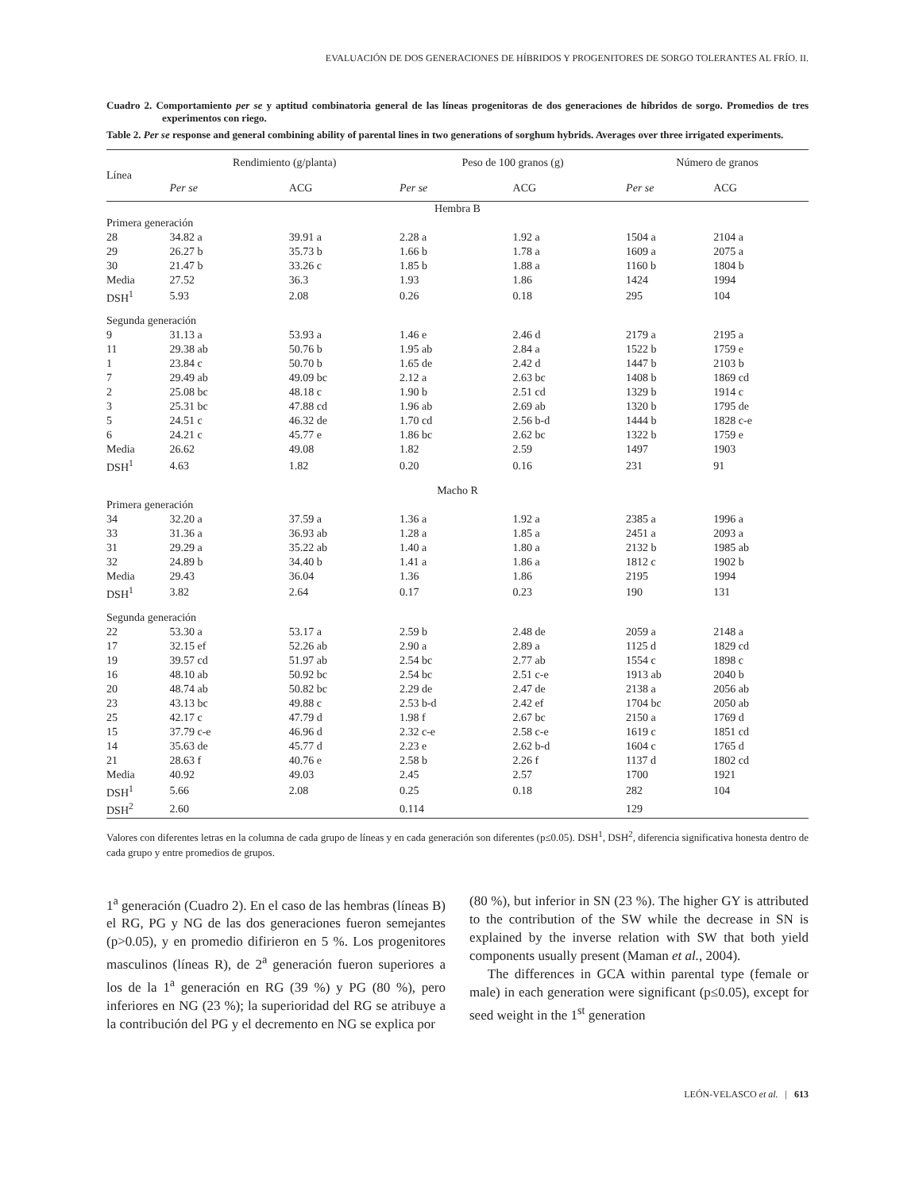EVALUACIÓN DE DOS GENERACIONES DE HÍBRIDOS Y PROGENITORES DE SORGO TOLERANTES AL FRÍO. II.
Cuadro 2. Comportamiento per se y aptitud combinatoria general de las líneas progenitoras de dos generaciones de híbridos de sorgo. Promedios de tres experimentos con riego.
Table 2. Per se response and general combining ability of parental lines in two generations of sorghum hybrids. Averages over three irrigated experiments.
| Línea | Rendimiento (g/planta) | | Peso de 100 granos (g) | | Número de granos | |
| --- | --- | --- | --- | --- | --- | --- |
| | Per se | ACG | Per se | ACG | Per se | ACG |
| Hembra B | | | | | | |
| Primera generación | | | | | | |
| 28 | 34.82 a | 39.91 a | 2.28 a | 1.92 a | 1504 a | 2104 a |
| 29 | 26.27 b | 35.73 b | 1.66 b | 1.78 a | 1609 a | 2075 a |
| 30 | 21.47 b | 33.26 c | 1.85 b | 1.88 a | 1160 b | 1804 b |
| Media | 27.52 | 36.3 | 1.93 | 1.86 | 1424 | 1994 |
| DSH<sup>1</sup> | 5.93 | 2.08 | 0.26 | 0.18 | 295 | 104 |
| Segunda generación | | | | | | |
| 9 | 31.13 a | 53.93 a | 1.46 e | 2.46 d | 2179 a | 2195 a |
| 11 | 29.38 ab | 50.76 b | 1.95 ab | 2.84 a | 1522 b | 1759 e |
| 1 | 23.84 c | 50.70 b | 1.65 de | 2.42 d | 1447 b | 2103 b |
| 7 | 29.49 ab | 49.09 bc | 2.12 a | 2.63 bc | 1408 b | 1869 cd |
| 2 | 25.08 bc | 48.18 c | 1.90 b | 2.51 cd | 1329 b | 1914 c |
| 3 | 25.31 bc | 47.88 cd | 1.96 ab | 2.69 ab | 1320 b | 1795 de |
| 5 | 24.51 c | 46.32 de | 1.70 cd | 2.56 b-d | 1444 b | 1828 c-e |
| 6 | 24.21 c | 45.77 e | 1.86 bc | 2.62 bc | 1322 b | 1759 e |
| Media | 26.62 | 49.08 | 1.82 | 2.59 | 1497 | 1903 |
| DSH<sup>1</sup> | 4.63 | 1.82 | 0.20 | 0.16 | 231 | 91 |
| Macho R | | | | | | |
| Primera generación | | | | | | |
| 34 | 32.20 a | 37.59 a | 1.36 a | 1.92 a | 2385 a | 1996 a |
| 33 | 31.36 a | 36.93 ab | 1.28 a | 1.85 a | 2451 a | 2093 a |
| 31 | 29.29 a | 35.22 ab | 1.40 a | 1.80 a | 2132 b | 1985 ab |
| 32 | 24.89 b | 34.40 b | 1.41 a | 1.86 a | 1812 c | 1902 b |
| Media | 29.43 | 36.04 | 1.36 | 1.86 | 2195 | 1994 |
| DSH<sup>1</sup> | 3.82 | 2.64 | 0.17 | 0.23 | 190 | 131 |
| Segunda generación | | | | | | |
| 22 | 53.30 a | 53.17 a | 2.59 b | 2.48 de | 2059 a | 2148 a |
| 17 | 32.15 ef | 52.26 ab | 2.90 a | 2.89 a | 1125 d | 1829 cd |
| 19 | 39.57 cd | 51.97 ab | 2.54 bc | 2.77 ab | 1554 c | 1898 c |
| 16 | 48.10 ab | 50.92 bc | 2.54 bc | 2.51 c-e | 1913 ab | 2040 b |
| 20 | 48.74 ab | 50.82 bc | 2.29 de | 2.47 de | 2138 a | 2056 ab |
| 23 | 43.13 bc | 49.88 c | 2.53 b-d | 2.42 ef | 1704 bc | 2050 ab |
| 25 | 42.17 c | 47.79 d | 1.98 f | 2.67 bc | 2150 a | 1769 d |
| 15 | 37.79 c-e | 46.96 d | 2.32 c-e | 2.58 c-e | 1619 c | 1851 cd |
| 14 | 35.63 de | 45.77 d | 2.23 e | 2.62 b-d | 1604 c | 1765 d |
| 21 | 28.63 f | 40.76 e | 2.58 b | 2.26 f | 1137 d | 1802 cd |
| Media | 40.92 | 49.03 | 2.45 | 2.57 | 1700 | 1921 |
| DSH<sup>1</sup> | 5.66 | 2.08 | 0.25 | 0.18 | 282 | 104 |
| DSH<sup>2</sup> | 2.60 | | 0.114 | | 129 | |
Valores con diferentes letras en la columna de cada grupo de líneas y en cada generación son diferentes (p≤0.05). DSH<sup>1</sup>, DSH<sup>2</sup>, diferencia significativa honesta dentro de cada grupo y entre promedios de grupos.
1<sup>a</sup> generación (Cuadro 2). En el caso de las hembras (líneas B) el RG, PG y NG de las dos generaciones fueron semejantes (p>0.05), y en promedio difirieron en 5 %. Los progenitores masculinos (líneas R), de 2<sup>a</sup> generación fueron superiores a los de la 1<sup>a</sup> generación en RG (39 %) y PG (80 %), pero inferiores en NG (23 %); la superioridad del RG se atribuye a la contribución del PG y el decremento en NG se explica por
(80 %), but inferior in SN (23 %). The higher GY is attributed to the contribution of the SW while the decrease in SN is explained by the inverse relation with SW that both yield components usually present (Maman et al., 2004).
The differences in GCA within parental type (female or male) in each generation were significant (p≤0.05), except for seed weight in the 1<sup>st</sup> generation
LEÓN-VELASCO et al. | 613